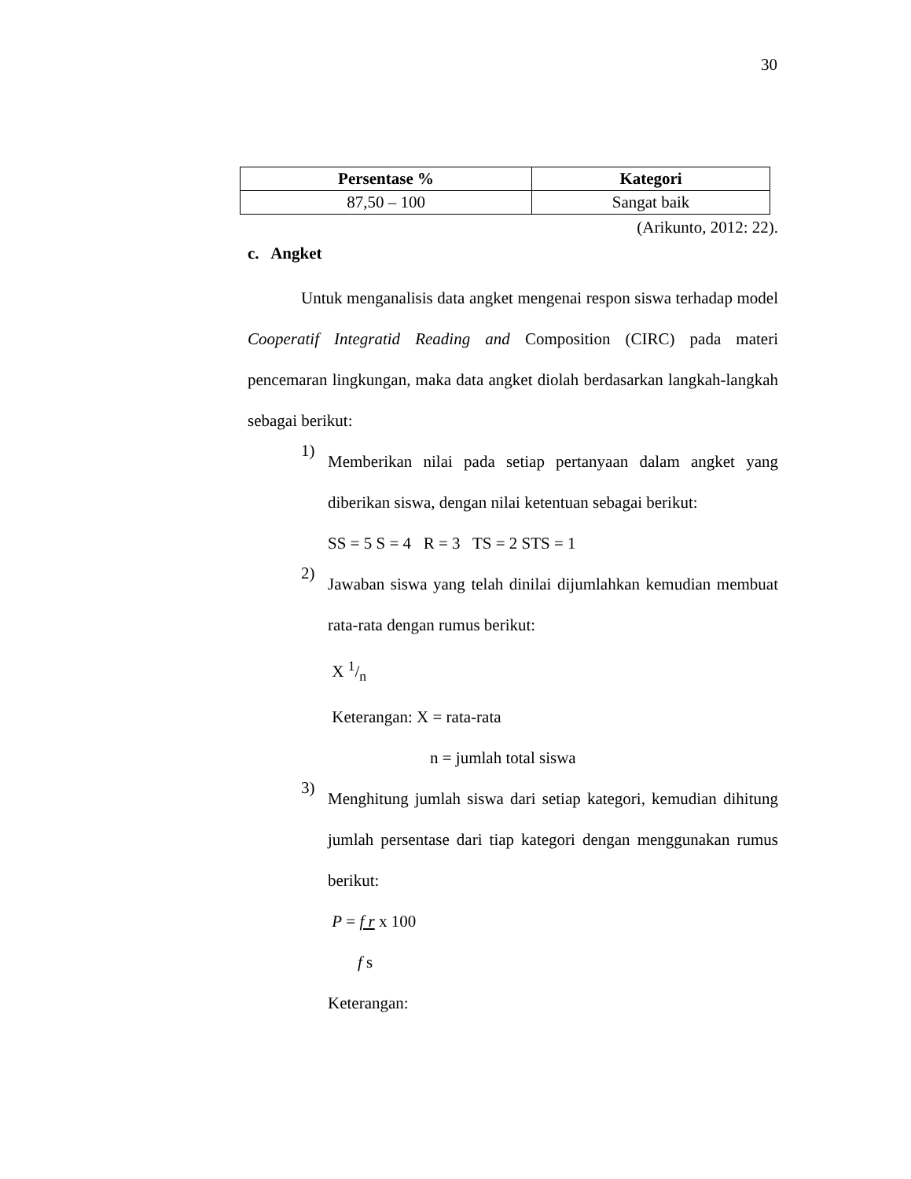30
| Persentase % | Kategori |
| --- | --- |
| 87,50 – 100 | Sangat baik |
(Arikunto, 2012: 22).
c. Angket
Untuk menganalisis data angket mengenai respon siswa terhadap model Cooperatif Integratid Reading and Composition (CIRC) pada materi pencemaran lingkungan, maka data angket diolah berdasarkan langkah-langkah sebagai berikut:
1)
Memberikan nilai pada setiap pertanyaan dalam angket yang diberikan siswa, dengan nilai ketentuan sebagai berikut:
SS = 5 S = 4 R = 3 TS = 2 STS = 1
2)
Jawaban siswa yang telah dinilai dijumlahkan kemudian membuat rata-rata dengan rumus berikut:
X 1/n
Keterangan: X = rata-rata
n = jumlah total siswa
3)
Menghitung jumlah siswa dari setiap kategori, kemudian dihitung jumlah persentase dari tiap kategori dengan menggunakan rumus berikut:
P = f r x 100
f s
Keterangan: